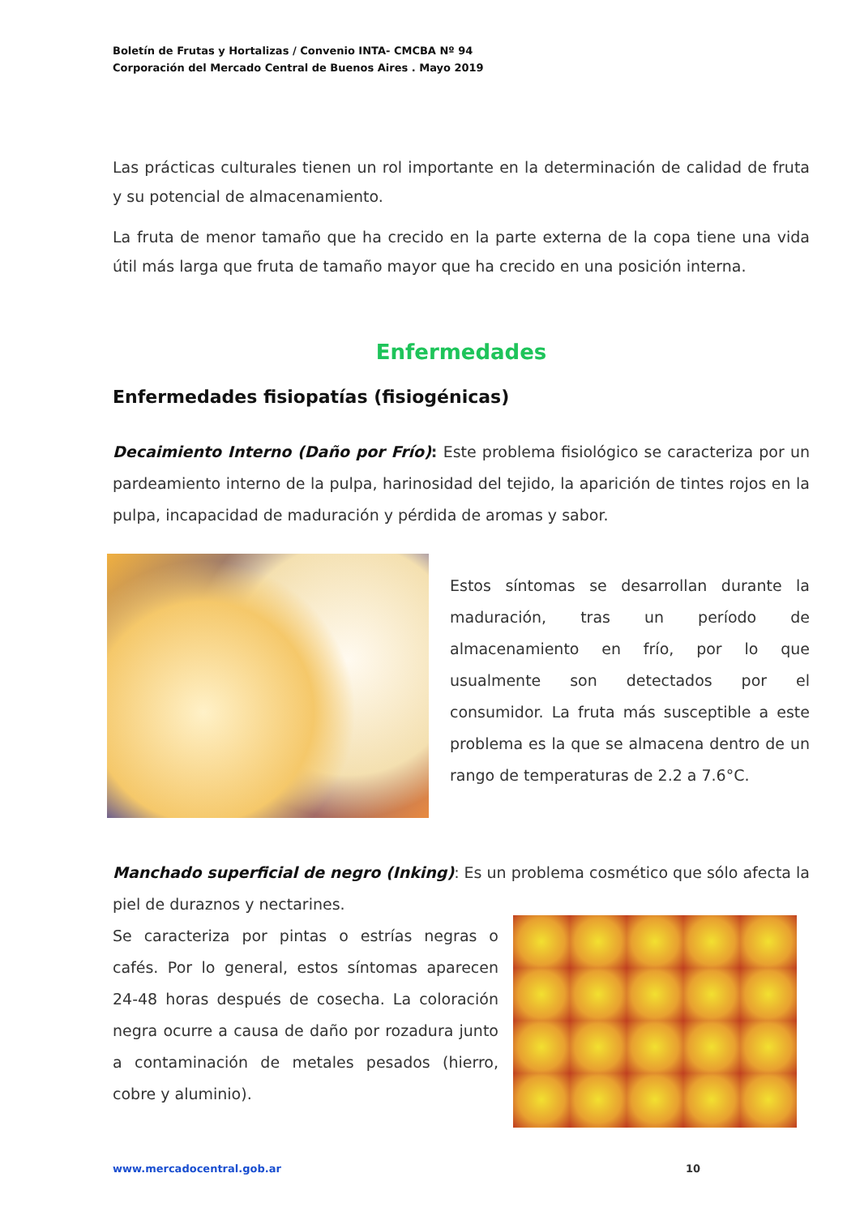Boletín de Frutas y Hortalizas / Convenio INTA- CMCBA Nº 94
Corporación del Mercado Central de Buenos Aires . Mayo 2019
Las prácticas culturales tienen un rol importante en la determinación de calidad de fruta y su potencial de almacenamiento.
La fruta de menor tamaño que ha crecido en la parte externa de la copa tiene una vida útil más larga que fruta de tamaño mayor que ha crecido en una posición interna.
Enfermedades
Enfermedades fisiopatías (fisiogénicas)
Decaimiento Interno (Daño por Frío): Este problema fisiológico se caracteriza por un pardeamiento interno de la pulpa, harinosidad del tejido, la aparición de tintes rojos en la pulpa, incapacidad de maduración y pérdida de aromas y sabor.
Estos síntomas se desarrollan durante la maduración, tras un período de almacenamiento en frío, por lo que usualmente son detectados por el consumidor. La fruta más susceptible a este problema es la que se almacena dentro de un rango de temperaturas de 2.2 a 7.6°C.
Manchado superficial de negro (Inking): Es un problema cosmético que sólo afecta la piel de duraznos y nectarines.
Se caracteriza por pintas o estrías negras o cafés. Por lo general, estos síntomas aparecen 24-48 horas después de cosecha. La coloración negra ocurre a causa de daño por rozadura junto a contaminación de metales pesados (hierro, cobre y aluminio).
www.mercadocentral.gob.ar 10